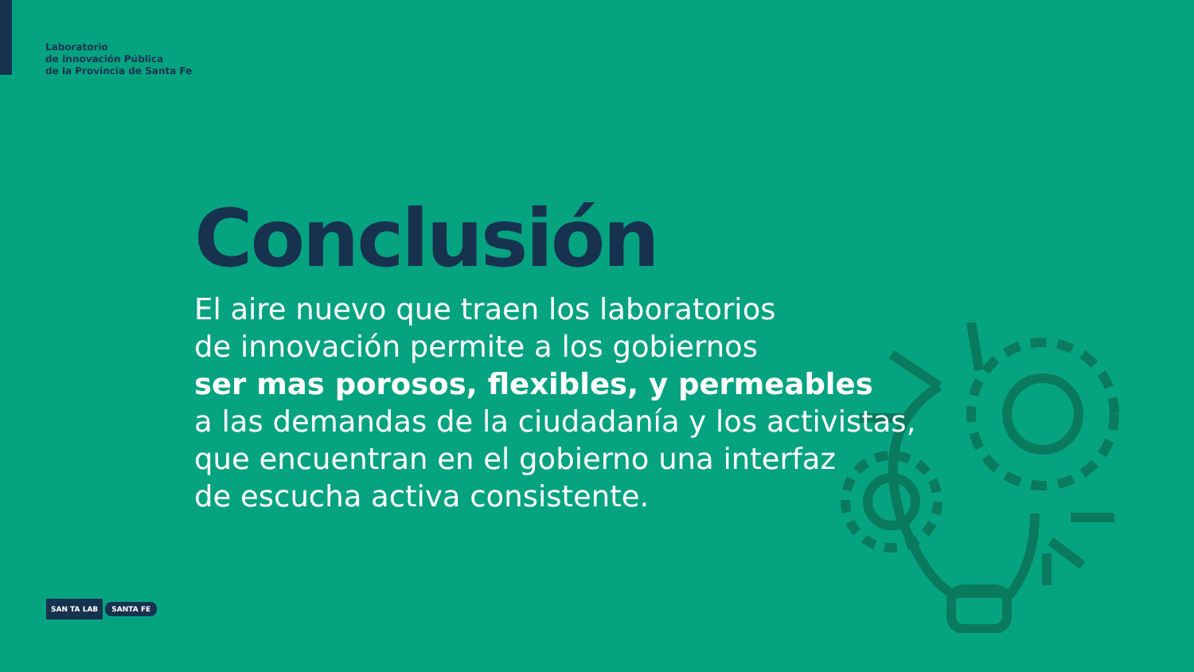Laboratorio
de Innovación Pública
de la Provincia de Santa Fe
Conclusión
El aire nuevo que traen los laboratorios
de innovación permite a los gobiernos
ser mas porosos, flexibles, y permeables
a las demandas de la ciudadanía y los activistas,
que encuentran en el gobierno una interfaz
de escucha activa consistente.
SAN TA LAB SANTA FE